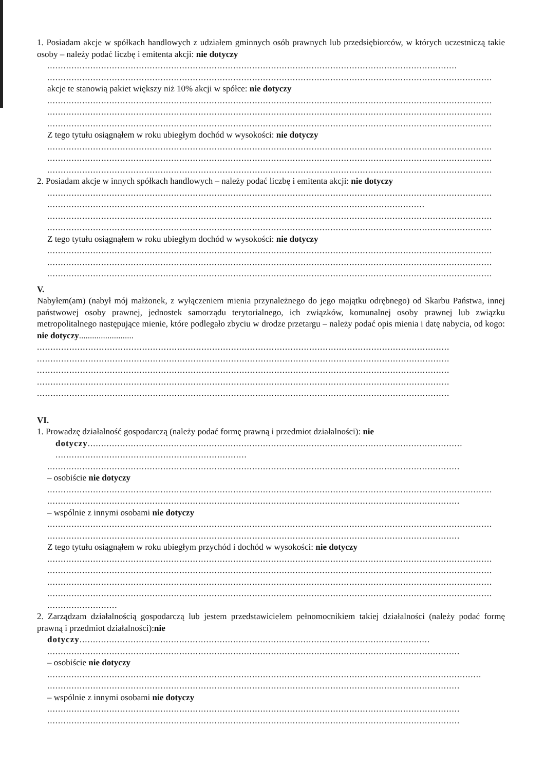1. Posiadam akcje w spółkach handlowych z udziałem gminnych osób prawnych lub przedsiębiorców, w których uczestniczą takie osoby – należy podać liczbę i emitenta akcji: nie dotyczy
........................................................................................................................................................
.....................................................................................................................................................................
akcje te stanowią pakiet większy niż 10% akcji w spółce: nie dotyczy
.....................................................................................................................................................................
.....................................................................................................................................................................
.....................................................................................................................................................................
Z tego tytułu osiągnąłem w roku ubiegłym dochód w wysokości: nie dotyczy
.....................................................................................................................................................................
.....................................................................................................................................................................
.....................................................................................................................................................................
2. Posiadam akcje w innych spółkach handlowych – należy podać liczbę i emitenta akcji: nie dotyczy
.....................................................................................................................................................................
............................................................................................................................................
.....................................................................................................................................................................
.....................................................................................................................................................................
Z tego tytułu osiągnąłem w roku ubiegłym dochód w wysokości: nie dotyczy
.....................................................................................................................................................................
.....................................................................................................................................................................
.....................................................................................................................................................................
V.
Nabyłem(am) (nabył mój małżonek, z wyłączeniem mienia przynależnego do jego majątku odrębnego) od Skarbu Państwa, innej państwowej osoby prawnej, jednostek samorządu terytorialnego, ich związków, komunalnej osoby prawnej lub związku metropolitalnego następujące mienie, które podlegało zbyciu w drodze przetargu – należy podać opis mienia i datę nabycia, od kogo: nie dotyczy.........................
.........................................................................................................................................................
.........................................................................................................................................................
.........................................................................................................................................................
.........................................................................................................................................................
.........................................................................................................................................................
VI.
1. Prowadzę działalność gospodarczą (należy podać formę prawną i przedmiot działalności): nie
dotyczy...........................................................................................................................................
.......................................................................
.........................................................................................................................................................
– osobiście nie dotyczy
.....................................................................................................................................................................
.........................................................................................................................................................
– wspólnie z innymi osobami nie dotyczy
.....................................................................................................................................................................
.........................................................................................................................................................
Z tego tytułu osiągnąłem w roku ubiegłym przychód i dochód w wysokości: nie dotyczy
.....................................................................................................................................................................
.....................................................................................................................................................................
.....................................................................................................................................................................
.....................................................................................................................................................................
..........................
2. Zarządzam działalnością gospodarczą lub jestem przedstawicielem pełnomocnikiem takiej działalności (należy podać formę prawną i przedmiot działalności):nie
dotyczy..................................................................................................................................
.........................................................................................................................................................
– osobiście nie dotyczy
.................................................................................................................................................................
.........................................................................................................................................................
– wspólnie z innymi osobami nie dotyczy
.........................................................................................................................................................
.........................................................................................................................................................